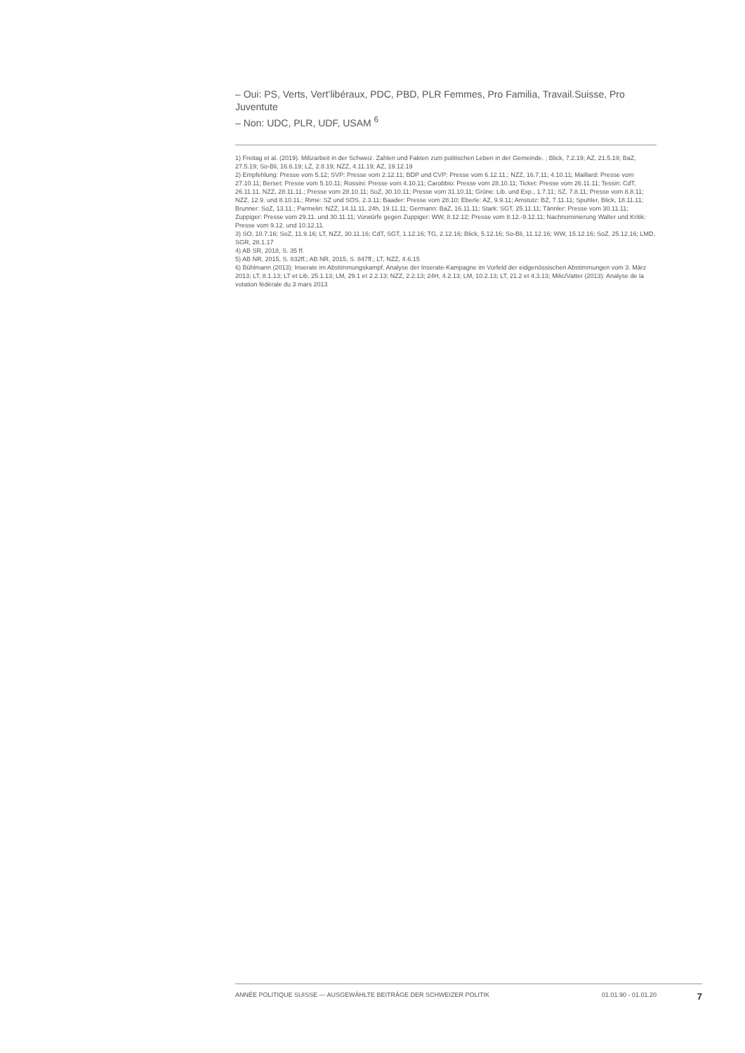– Oui: PS, Verts, Vert’libéraux, PDC, PBD, PLR Femmes, Pro Familia, Travail.Suisse, Pro Juventute
– Non: UDC, PLR, UDF, USAM <sup>6</sup>
1) Freitag et al. (2019). Milizarbeit in der Schweiz. Zahlen und Fakten zum politischen Leben in der Gemeinde. ; Blick, 7.2.19; AZ, 21.5.19; BaZ, 27.5.19; So-Bli, 16.6.19; LZ, 2.8.19; NZZ, 4.11.19; AZ, 19.12.19
2) Empfehlung: Presse vom 5.12; SVP: Presse vom 2.12.11; BDP und CVP: Presse vom 6.12.11.; NZZ, 16.7.11; 4.10.11; Maillard: Presse vom 27.10.11; Berset: Presse vom 5.10.11; Rossini: Presse vom 4.10.11; Carobbio: Presse vom 28.10.11; Ticket: Presse vom 26.11.11; Tessin: CdT, 26.11.11, NZZ, 28.11.11.; Presse vom 28.10.11; SoZ, 30.10.11; Presse vom 31.10.11; Grüne: Lib. und Exp., 1.7.11; SZ, 7.8.11; Presse vom 8.8.11; NZZ, 12.9. und 8.10.11.; Rime: SZ und SOS, 2.3.11; Baader: Presse vom 28.10; Eberle: AZ, 9.9.11; Amstutz: BZ, 7.11.11; Spuhler, Blick, 18.11.11; Brunner: SoZ, 13.11.; Parmelin: NZZ, 14.11.11, 24h, 19.11.11; Germann: BaZ, 16.11.11; Stark: SGT, 25.11.11; Tännler: Presse vom 30.11.11; Zuppiger: Presse vom 29.11. und 30.11.11; Vorwürfe gegen Zuppiger: WW, 8.12.12; Presse vom 8.12.-9.12.11; Nachnominierung Walter und Kritik: Presse vom 9.12. und 10.12.11.
3) SO, 10.7.16; SoZ, 11.9.16; LT, NZZ, 30.11.16; CdT, SGT, 1.12.16; TG, 2.12.16; Blick, 5.12.16; So-Bli, 11.12.16; WW, 15.12.16; SoZ, 25.12.16; LMD, SGR, 28.1.17
4) AB SR, 2018, S. 35 ff.
5) AB NR, 2015, S. 832ff.; AB NR, 2015, S. 847ff.; LT, NZZ, 4.6.15
6) Bühlmann (2013): Inserate im Abstimmungskampf. Analyse der Inserate-Kampagne im Vorfeld der eidgenössischen Abstimmungen vom 3. März 2013; LT, 8.1.13; LT et Lib, 25.1.13; LM, 29.1 et 2.2.13; NZZ, 2.2.13; 24H, 4.2.13; LM, 10.2.13; LT, 21.2 et 4.3.13; Milic/Vatter (2013): Analyse de la votation fédérale du 3 mars 2013
ANNÉE POLITIQUE SUISSE — AUSGEWÄHLTE BEITRÄGE DER SCHWEIZER POLITIK 01.01.90 - 01.01.20 7